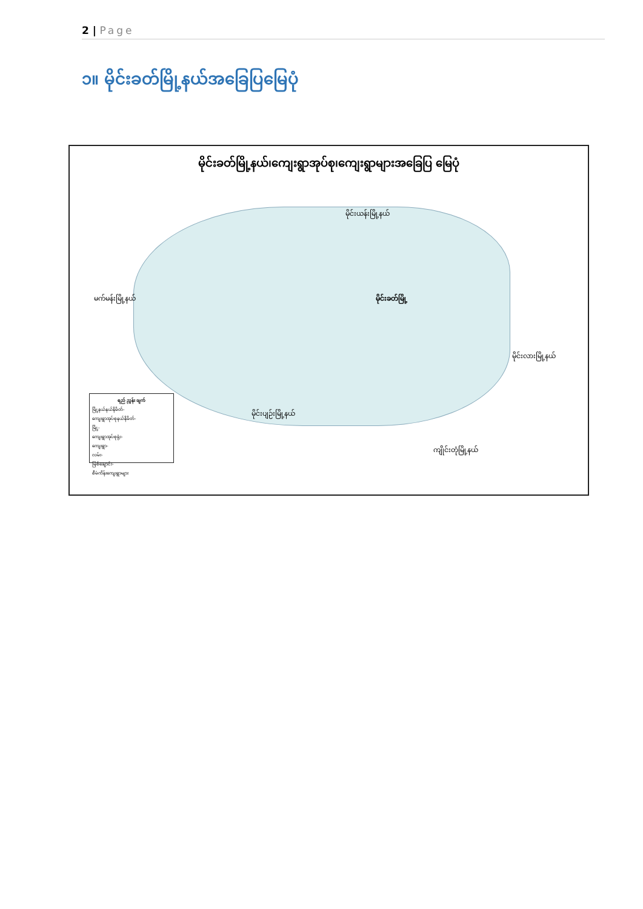2 | Page
၁။ မိုင်းခတ်မြို့နယ်အခြေပြမြေပုံ
မိုင်းခတ်မြို့နယ်၊ကျေးရွာအုပ်စု၊ကျေးရွာများအခြေပြ မြေပုံ
မိုင်းယန်းမြို့နယ်
မက်မန်းမြို့နယ်
မိုင်းလားမြို့နယ်
မိုင်းပျဉ်းမြို့နယ်
ကျိုင်းတုံမြို့နယ်
မိုင်းခတ်မြို့
ရည် ညွှန်း ချက်
မြို့နယ်နယ်နိမိတ်-
ကျေးရွာအုပ်စုနယ်နိမိတ်-
မြို့-
ကျေးရွာအုပ်စုရုံး-
ကျေးရွာ-
လမ်း-
မြစ်ချောင်း-
စီမံကိန်းကျေးရွာများ